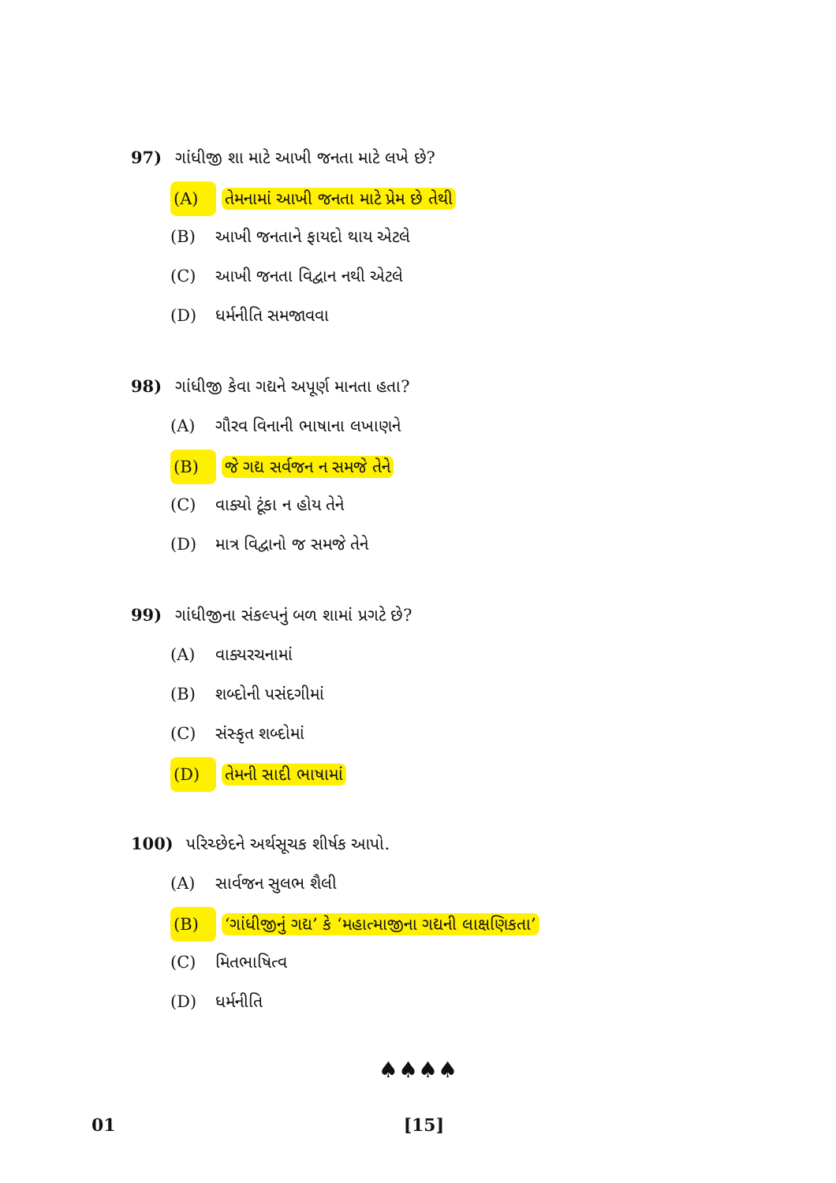97) ગાંધીજી શા માટે આખી જનતા માટે લખે છે?
(A) તેમનામાં આખી જનતા માટે પ્રેમ છે તેથી
(B) આખી જનતાને ફાયદો થાય એટલે
(C) આખી જનતા વિદ્વાન નથી એટલે
(D) ધર્મનીતિ સમજાવવા
98) ગાંધીજી કેવા ગદ્યને અપૂર્ણ માનતા હતા?
(A) ગૌરવ વિનાની ભાષાના લખાણને
(B) જે ગદ્ય સર્વજન ન સમજે તેને
(C) વાક્યો ટૂંકા ન હોય તેને
(D) માત્ર વિદ્વાનો જ સમજે તેને
99) ગાંધીજીના સંકલ્પનું બળ શામાં પ્રગટે છે?
(A) વાક્યરચનામાં
(B) શબ્દોની પસંદગીમાં
(C) સંસ્કૃત શબ્દોમાં
(D) તેમની સાદી ભાષામાં
100) પરિચ્છેદને અર્થસૂચક શીર્ષક આપો.
(A) સાર્વજન સુલભ શૈલી
(B) ‘ગાંધીજીનું ગદ્ય’ કે ‘મહાત્માજીના ગદ્યની લાક્ષણિકતા’
(C) મિતભાષિત્વ
(D) ધર્મનીતિ
♠♠♠♠
01 [15]